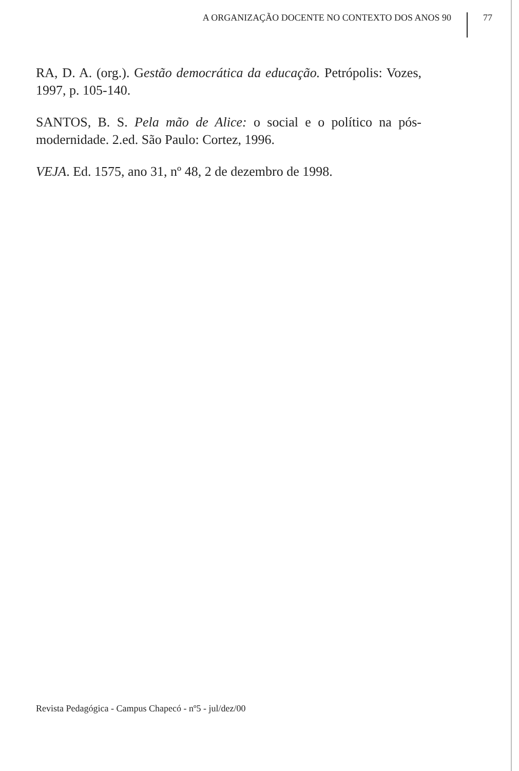A ORGANIZAÇÃO DOCENTE NO CONTEXTO DOS ANOS 90 77
RA, D. A. (org.). Gestão democrática da educação. Petrópolis: Vozes, 1997, p. 105-140.
SANTOS, B. S. Pela mão de Alice: o social e o político na pós-modernidade. 2.ed. São Paulo: Cortez, 1996.
VEJA. Ed. 1575, ano 31, nº 48, 2 de dezembro de 1998.
Revista Pedagógica - Campus Chapecó - nº5 - jul/dez/00